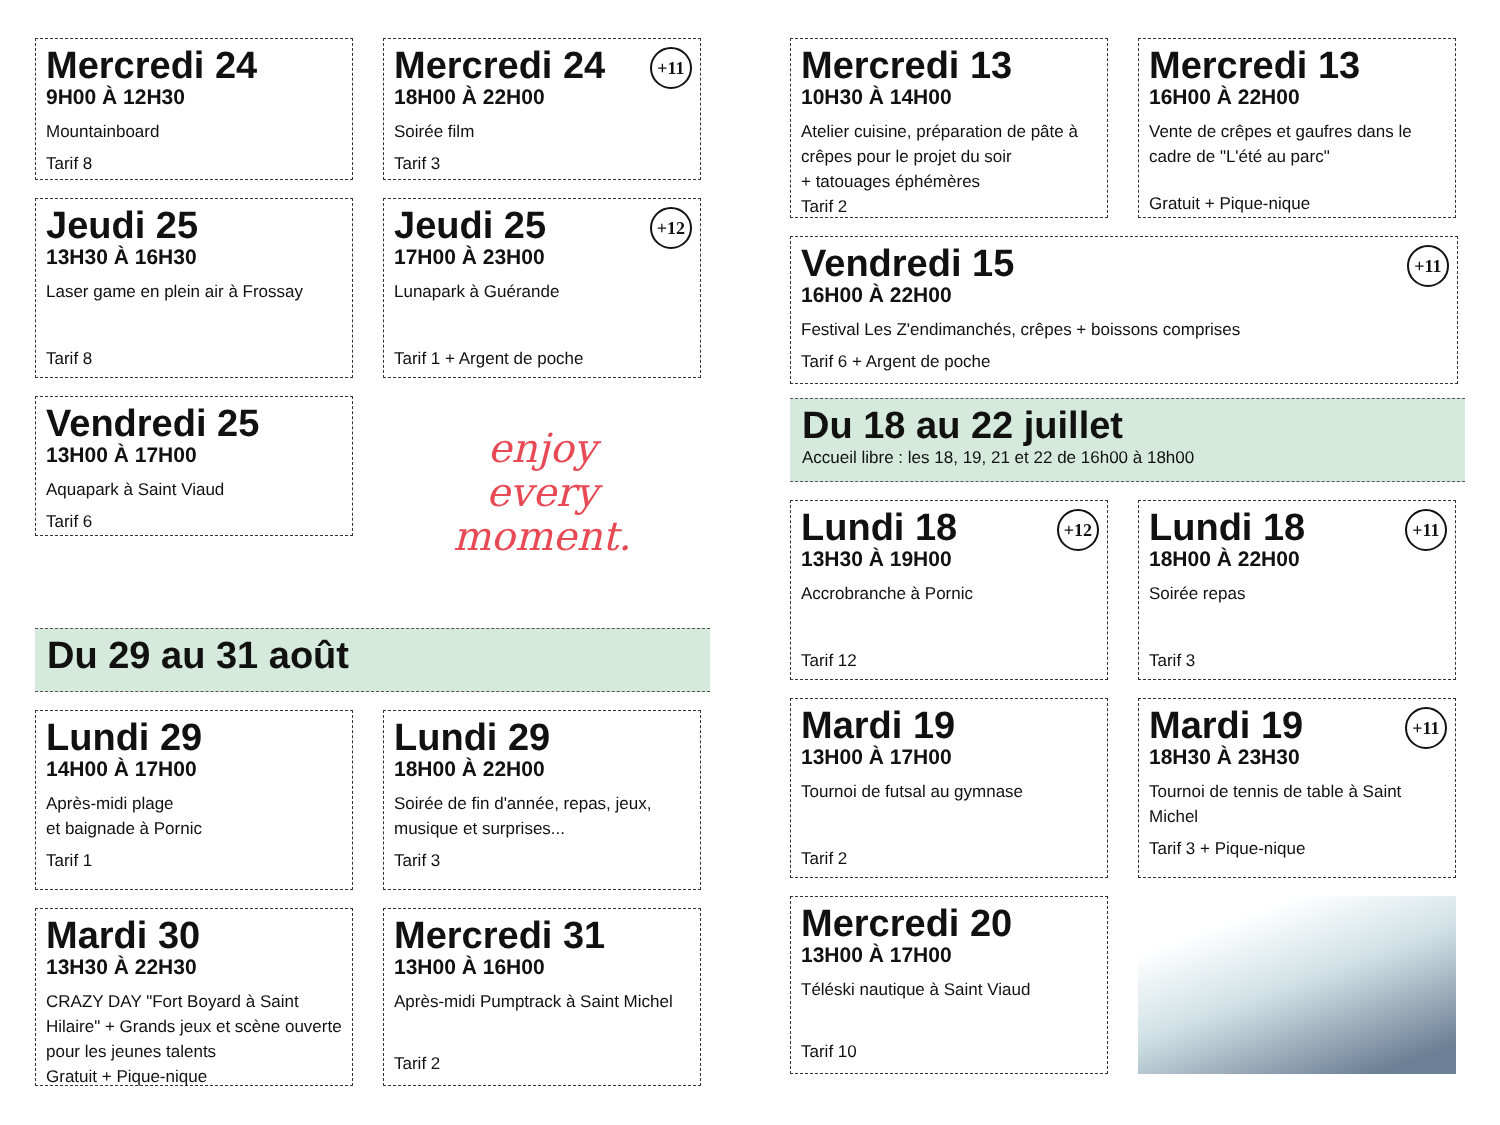Mercredi 24
9H00 À 12H30
Mountainboard
Tarif 8
+11
Mercredi 24
18H00 À 22H00
Soirée film
Tarif 3
Jeudi 25
13H30 À 16H30
Laser game en plein air à Frossay
Tarif 8
+12
Jeudi 25
17H00 À 23H00
Lunapark à Guérande
Tarif 1 + Argent de poche
Vendredi 25
13H00 À 17H00
Aquapark à Saint Viaud
Tarif 6
enjoy
every
moment.
Du 29 au 31 août
Lundi 29
14H00 À 17H00
Après-midi plage
et baignade à Pornic
Tarif 1
Lundi 29
18H00 À 22H00
Soirée de fin d'année, repas, jeux, musique et surprises...
Tarif 3
Mardi 30
13H30 À 22H30
CRAZY DAY "Fort Boyard à Saint Hilaire" + Grands jeux et scène ouverte pour les jeunes talents
Gratuit + Pique-nique
Mercredi 31
13H00 À 16H00
Après-midi Pumptrack à Saint Michel
Tarif 2
Mercredi 13
10H30 À 14H00
Atelier cuisine, préparation de pâte à crêpes pour le projet du soir
+ tatouages éphémères
Tarif 2
Mercredi 13
16H00 À 22H00
Vente de crêpes et gaufres dans le cadre de "L'été au parc"
Gratuit + Pique-nique
+11
Vendredi 15
16H00 À 22H00
Festival Les Z'endimanchés, crêpes + boissons comprises
Tarif 6 + Argent de poche
Du 18 au 22 juillet
Accueil libre : les 18, 19, 21 et 22 de 16h00 à 18h00
+12
Lundi 18
13H30 À 19H00
Accrobranche à Pornic
Tarif 12
+11
Lundi 18
18H00 À 22H00
Soirée repas
Tarif 3
Mardi 19
13H00 À 17H00
Tournoi de futsal au gymnase
Tarif 2
+11
Mardi 19
18H30 À 23H30
Tournoi de tennis de table à Saint Michel
Tarif 3 + Pique-nique
Mercredi 20
13H00 À 17H00
Téléski nautique à Saint Viaud
Tarif 10